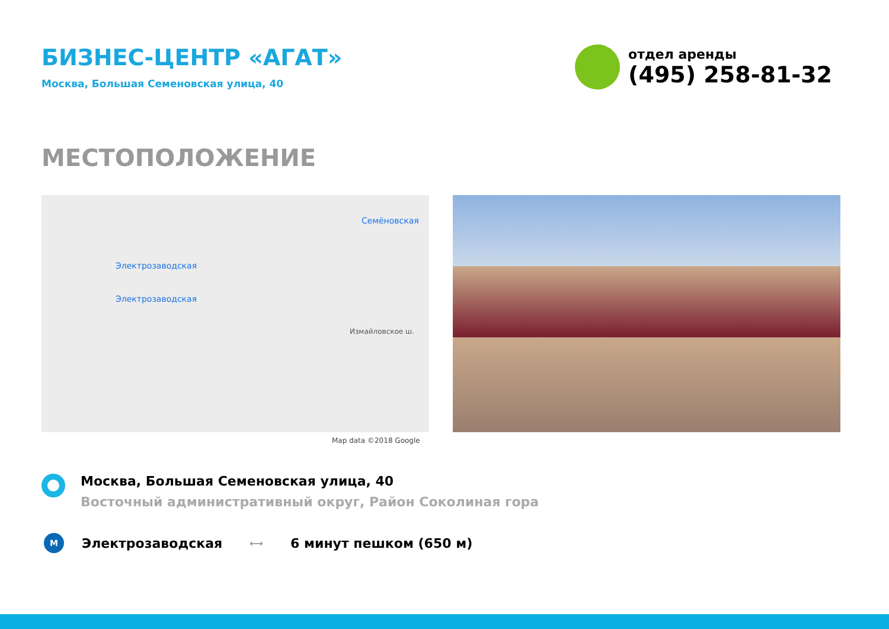БИЗНЕС-ЦЕНТР «АГАТ»
Москва, Большая Семеновская улица, 40
отдел аренды
(495) 258-81-32
МЕСТОПОЛОЖЕНИЕ
Семёновская
Электрозаводская
Электрозаводская
Измайловское ш.
Map data ©2018 Google
Москва, Большая Семеновская улица, 40
Восточный административный округ, Район Соколиная гора
M
Электрозаводская
⟷
6 минут пешком (650 м)